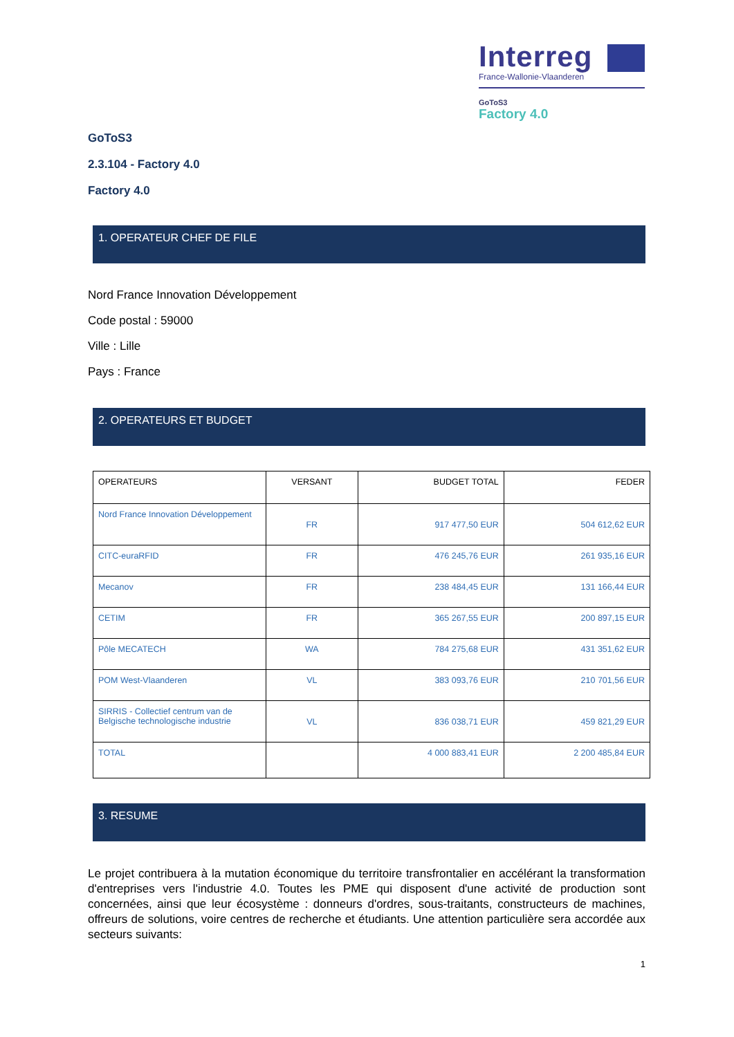Interreg
France-Wallonie-Vlaanderen
GoToS3
Factory 4.0
GoToS3
2.3.104 - Factory 4.0
Factory 4.0
1. OPERATEUR CHEF DE FILE
Nord France Innovation Développement
Code postal : 59000
Ville : Lille
Pays : France
2. OPERATEURS ET BUDGET
| OPERATEURS | VERSANT | BUDGET TOTAL | FEDER |
| --- | --- | --- | --- |
| Nord France Innovation Développement | FR | 917 477,50 EUR | 504 612,62 EUR |
| CITC-euraRFID | FR | 476 245,76 EUR | 261 935,16 EUR |
| Mecanov | FR | 238 484,45 EUR | 131 166,44 EUR |
| CETIM | FR | 365 267,55 EUR | 200 897,15 EUR |
| Pôle MECATECH | WA | 784 275,68 EUR | 431 351,62 EUR |
| POM West-Vlaanderen | VL | 383 093,76 EUR | 210 701,56 EUR |
| SIRRIS - Collectief centrum van de Belgische technologische industrie | VL | 836 038,71 EUR | 459 821,29 EUR |
| TOTAL | | 4 000 883,41 EUR | 2 200 485,84 EUR |
3. RESUME
Le projet contribuera à la mutation économique du territoire transfrontalier en accélérant la transformation d'entreprises vers l'industrie 4.0. Toutes les PME qui disposent d'une activité de production sont concernées, ainsi que leur écosystème : donneurs d'ordres, sous-traitants, constructeurs de machines, offreurs de solutions, voire centres de recherche et étudiants. Une attention particulière sera accordée aux secteurs suivants:
1